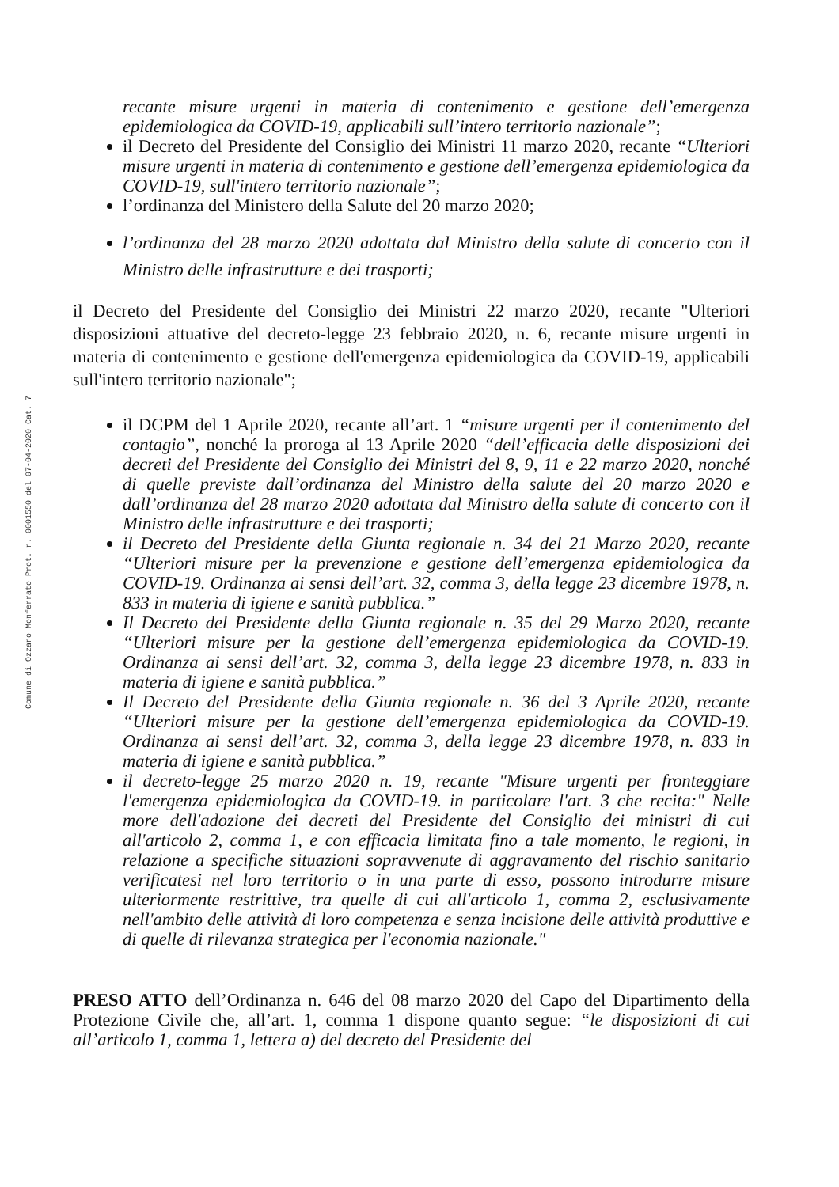Comune di Ozzano Monferrato Prot. n. 0001550 del 07-04-2020 Cat. 7
recante misure urgenti in materia di contenimento e gestione dell’emergenza epidemiologica da COVID-19, applicabili sull’intero territorio nazionale”;
il Decreto del Presidente del Consiglio dei Ministri 11 marzo 2020, recante “Ulteriori misure urgenti in materia di contenimento e gestione dell’emergenza epidemiologica da COVID-19, sull'intero territorio nazionale”;
l’ordinanza del Ministero della Salute del 20 marzo 2020;
l’ordinanza del 28 marzo 2020 adottata dal Ministro della salute di concerto con il Ministro delle infrastrutture e dei trasporti;
il Decreto del Presidente del Consiglio dei Ministri 22 marzo 2020, recante "Ulteriori disposizioni attuative del decreto-legge 23 febbraio 2020, n. 6, recante misure urgenti in materia di contenimento e gestione dell'emergenza epidemiologica da COVID-19, applicabili sull'intero territorio nazionale";
il DCPM del 1 Aprile 2020, recante all’art. 1 “misure urgenti per il contenimento del contagio”, nonché la proroga al 13 Aprile 2020 “dell’efficacia delle disposizioni dei decreti del Presidente del Consiglio dei Ministri del 8, 9, 11 e 22 marzo 2020, nonché di quelle previste dall’ordinanza del Ministro della salute del 20 marzo 2020 e dall’ordinanza del 28 marzo 2020 adottata dal Ministro della salute di concerto con il Ministro delle infrastrutture e dei trasporti;
il Decreto del Presidente della Giunta regionale n. 34 del 21 Marzo 2020, recante “Ulteriori misure per la prevenzione e gestione dell’emergenza epidemiologica da COVID-19. Ordinanza ai sensi dell’art. 32, comma 3, della legge 23 dicembre 1978, n. 833 in materia di igiene e sanità pubblica.”
Il Decreto del Presidente della Giunta regionale n. 35 del 29 Marzo 2020, recante “Ulteriori misure per la gestione dell’emergenza epidemiologica da COVID-19. Ordinanza ai sensi dell’art. 32, comma 3, della legge 23 dicembre 1978, n. 833 in materia di igiene e sanità pubblica.”
Il Decreto del Presidente della Giunta regionale n. 36 del 3 Aprile 2020, recante “Ulteriori misure per la gestione dell’emergenza epidemiologica da COVID-19. Ordinanza ai sensi dell’art. 32, comma 3, della legge 23 dicembre 1978, n. 833 in materia di igiene e sanità pubblica.”
il decreto-legge 25 marzo 2020 n. 19, recante "Misure urgenti per fronteggiare l'emergenza epidemiologica da COVID-19. in particolare l'art. 3 che recita:" Nelle more dell'adozione dei decreti del Presidente del Consiglio dei ministri di cui all'articolo 2, comma 1, e con efficacia limitata fino a tale momento, le regioni, in relazione a specifiche situazioni sopravvenute di aggravamento del rischio sanitario verificatesi nel loro territorio o in una parte di esso, possono introdurre misure ulteriormente restrittive, tra quelle di cui all'articolo 1, comma 2, esclusivamente nell'ambito delle attività di loro competenza e senza incisione delle attività produttive e di quelle di rilevanza strategica per l'economia nazionale."
PRESO ATTO dell’Ordinanza n. 646 del 08 marzo 2020 del Capo del Dipartimento della Protezione Civile che, all’art. 1, comma 1 dispone quanto segue: “le disposizioni di cui all’articolo 1, comma 1, lettera a) del decreto del Presidente del